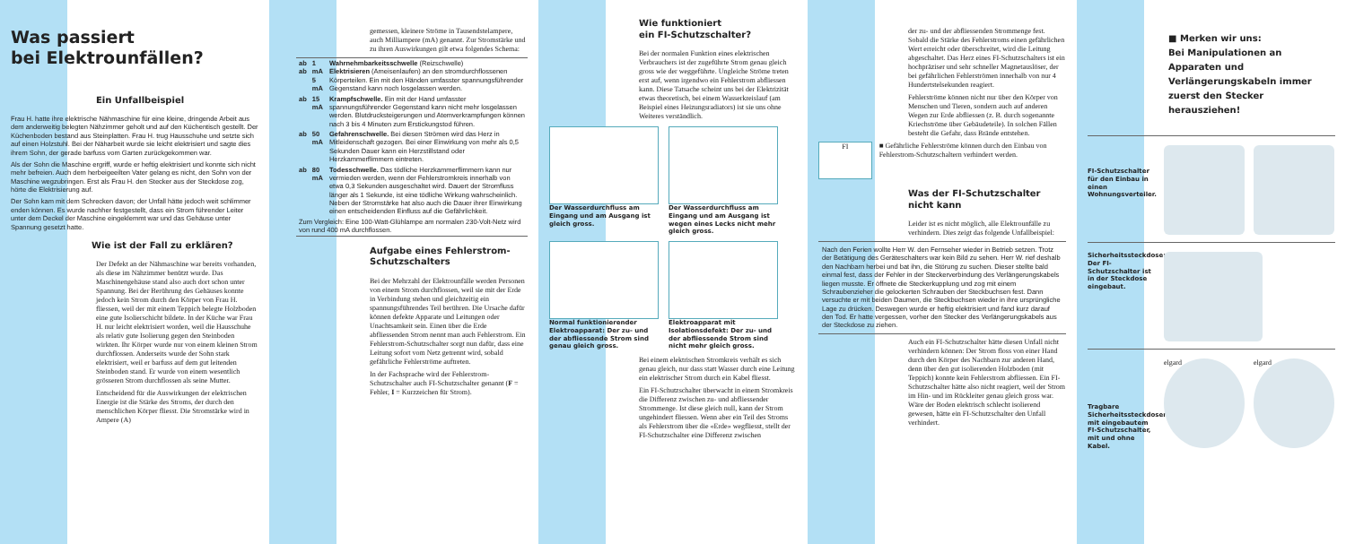Was passiert
bei Elektrounfällen?
Ein Unfallbeispiel
Frau H. hatte ihre elektrische Nähmaschine für eine kleine, dringende Arbeit aus dem anderweitig belegten Nähzimmer geholt und auf den Küchentisch gestellt. Der Küchenboden bestand aus Steinplatten. Frau H. trug Hausschuhe und setzte sich auf einen Holzstuhl. Bei der Näharbeit wurde sie leicht elektrisiert und sagte dies ihrem Sohn, der gerade barfuss vom Garten zurückgekommen war.
Als der Sohn die Maschine ergriff, wurde er heftig elektrisiert und konnte sich nicht mehr befreien. Auch dem herbeigeeilten Vater gelang es nicht, den Sohn von der Maschine wegzubringen. Erst als Frau H. den Stecker aus der Steckdose zog, hörte die Elektrisierung auf.
Der Sohn kam mit dem Schrecken davon; der Unfall hätte jedoch weit schlimmer enden können. Es wurde nachher festgestellt, dass ein Strom führender Leiter unter dem Deckel der Maschine eingeklemmt war und das Gehäuse unter Spannung gesetzt hatte.
Wie ist der Fall zu erklären?
Der Defekt an der Nähmaschine war bereits vorhanden, als diese im Nähzimmer benützt wurde. Das Maschinengehäuse stand also auch dort schon unter Spannung. Bei der Berührung des Gehäuses konnte jedoch kein Strom durch den Körper von Frau H. fliessen, weil der mit einem Teppich belegte Holzboden eine gute Isolierschicht bildete. In der Küche war Frau H. nur leicht elektrisiert worden, weil die Hausschuhe als relativ gute Isolierung gegen den Steinboden wirkten. Ihr Körper wurde nur von einem kleinen Strom durchflossen. Anderseits wurde der Sohn stark elektrisiert, weil er barfuss auf dem gut leitenden Steinboden stand. Er wurde von einem wesentlich grösseren Strom durchflossen als seine Mutter.
Entscheidend für die Auswirkungen der elektrischen Energie ist die Stärke des Stroms, der durch den menschlichen Körper fliesst. Die Stromstärke wird in Ampere (A)
gemessen, kleinere Ströme in Tausendstelampere, auch Milliampere (mA) genannt. Zur Stromstärke und zu ihren Auswirkungen gilt etwa folgendes Schema:
| ab ab | 1 mA 5 mA | Wahrnehmbarkeitsschwelle (Reizschwelle) Elektrisieren (Ameisenlaufen) an den stromdurchflossenen Körperteilen. Ein mit den Händen umfasster spannungsführender Gegenstand kann noch losgelassen werden. |
| ab | 15 mA | Krampfschwelle. Ein mit der Hand umfasster spannungsführender Gegenstand kann nicht mehr losgelassen werden. Blutdrucksteigerungen und Atemverkrampfungen können nach 3 bis 4 Minuten zum Erstickungstod führen. |
| ab | 50 mA | Gefahrenschwelle. Bei diesen Strömen wird das Herz in Mitleidenschaft gezogen. Bei einer Einwirkung von mehr als 0,5 Sekunden Dauer kann ein Herzstillstand oder Herzkammerflimmern eintreten. |
| ab | 80 mA | Todesschwelle. Das tödliche Herzkammerflimmern kann nur vermieden werden, wenn der Fehlerstromkreis innerhalb von etwa 0,3 Sekunden ausgeschaltet wird. Dauert der Stromfluss länger als 1 Sekunde, ist eine tödliche Wirkung wahrscheinlich. Neben der Stromstärke hat also auch die Dauer ihrer Einwirkung einen entscheidenden Einfluss auf die Gefährlichkeit. |
| Zum Vergleich: Eine 100-Watt-Glühlampe am normalen 230-Volt-Netz wird von rund 400 mA durchflossen. | | |
Aufgabe eines Fehlerstrom-Schutzschalters
Bei der Mehrzahl der Elektrounfälle werden Personen von einem Strom durchflossen, weil sie mit der Erde in Verbindung stehen und gleichzeitig ein spannungsführendes Teil berühren. Die Ursache dafür können defekte Apparate und Leitungen oder Unachtsamkeit sein. Einen über die Erde abfliessenden Strom nennt man auch Fehlerstrom. Ein Fehlerstrom-Schutzschalter sorgt nun dafür, dass eine Leitung sofort vom Netz getrennt wird, sobald gefährliche Fehlerströme auftreten.
In der Fachsprache wird der Fehlerstrom-Schutzschalter auch FI-Schutzschalter genannt (F = Fehler, I = Kurzzeichen für Strom).
Wie funktioniert
ein FI-Schutzschalter?
Bei der normalen Funktion eines elektrischen Verbrauchers ist der zugeführte Strom genau gleich gross wie der weggeführte. Ungleiche Ströme treten erst auf, wenn irgendwo ein Fehlerstrom abfliessen kann. Diese Tatsache scheint uns bei der Elektrizität etwas theoretisch, bei einem Wasserkreislauf (am Beispiel eines Heizungsradiators) ist sie uns ohne Weiteres verständlich.
Der Wasserdurchfluss am Eingang und am Ausgang ist gleich gross.
Der Wasserdurchfluss am Eingang und am Ausgang ist wegen eines Lecks nicht mehr gleich gross.
Normal funktionierender Elektroapparat: Der zu- und der abfliessende Strom sind genau gleich gross.
Elektroapparat mit Isolationsdefekt: Der zu- und der abfliessende Strom sind nicht mehr gleich gross.
Bei einem elektrischen Stromkreis verhält es sich genau gleich, nur dass statt Wasser durch eine Leitung ein elektrischer Strom durch ein Kabel fliesst.
Ein FI-Schutzschalter überwacht in einem Stromkreis die Differenz zwischen zu- und abfliessender Strommenge. Ist diese gleich null, kann der Strom ungehindert fliessen. Wenn aber ein Teil des Stroms als Fehlerstrom über die «Erde» wegfliesst, stellt der FI-Schutzschalter eine Differenz zwischen
der zu- und der abfliessenden Strommenge fest. Sobald die Stärke des Fehlerstroms einen gefährlichen Wert erreicht oder überschreitet, wird die Leitung abgeschaltet. Das Herz eines FI-Schutzschalters ist ein hochpräziser und sehr schneller Magnetauslöser, der bei gefährlichen Fehlerströmen innerhalb von nur 4 Hundertstelsekunden reagiert.
Fehlerströme können nicht nur über den Körper von Menschen und Tieren, sondern auch auf anderen Wegen zur Erde abfliessen (z. B. durch sogenannte Kriechströme über Gebäudeteile). In solchen Fällen besteht die Gefahr, dass Brände entstehen.
FI
■ Gefährliche Fehlerströme können durch den Einbau von Fehlerstrom-Schutzschaltern verhindert werden.
Was der FI-Schutzschalter nicht kann
Leider ist es nicht möglich, alle Elektrounfälle zu verhindern. Dies zeigt das folgende Unfallbeispiel:
Nach den Ferien wollte Herr W. den Fernseher wieder in Betrieb setzen. Trotz der Betätigung des Geräteschalters war kein Bild zu sehen. Herr W. rief deshalb den Nachbarn herbei und bat ihn, die Störung zu suchen. Dieser stellte bald einmal fest, dass der Fehler in der Steckerverbindung des Verlängerungskabels liegen musste. Er öffnete die Steckerkupplung und zog mit einem Schraubenzieher die gelockerten Schrauben der Steckbuchsen fest. Dann versuchte er mit beiden Daumen, die Steckbuchsen wieder in ihre ursprüngliche Lage zu drücken. Deswegen wurde er heftig elektrisiert und fand kurz darauf den Tod. Er hatte vergessen, vorher den Stecker des Verlängerungskabels aus der Steckdose zu ziehen.
Auch ein FI-Schutzschalter hätte diesen Unfall nicht verhindern können: Der Strom floss von einer Hand durch den Körper des Nachbarn zur anderen Hand, denn über den gut isolierenden Holzboden (mit Teppich) konnte kein Fehlerstrom abfliessen. Ein FI-Schutzschalter hätte also nicht reagiert, weil der Strom im Hin- und im Rückleiter genau gleich gross war. Wäre der Boden elektrisch schlecht isolierend gewesen, hätte ein FI-Schutzschalter den Unfall verhindert.
■ Merken wir uns:
Bei Manipulationen an Apparaten und Verlängerungskabeln immer zuerst den Stecker herausziehen!
FI-Schutzschalter für den Einbau in einen Wohnungsverteiler.
Sicherheitssteckdose: Der FI-Schutzschalter ist in der Steckdose eingebaut.
Tragbare Sicherheitssteckdosen mit eingebautem FI-Schutzschalter, mit und ohne Kabel.
elgard elgard